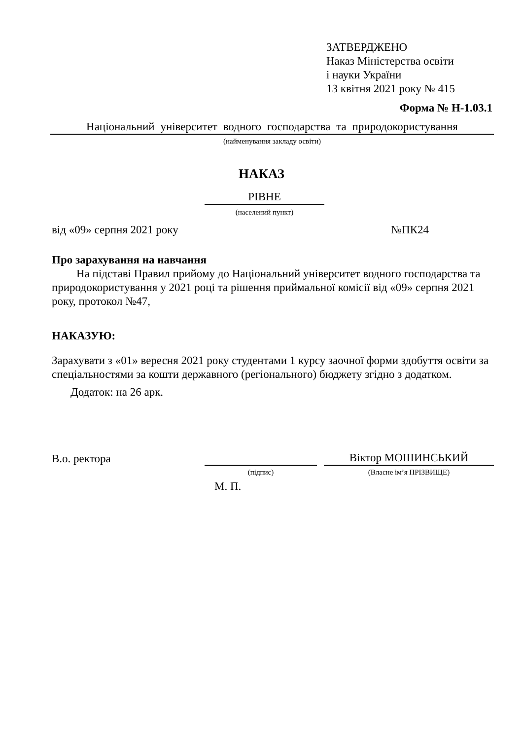ЗАТВЕРДЖЕНО
Наказ Міністерства освіти
і науки України
13 квітня 2021 року № 415
Форма № Н-1.03.1
Національний університет водного господарства та природокористування
(найменування закладу освіти)
НАКАЗ
РІВНЕ
(населений пункт)
від «09» серпня 2021 року №ПК24
Про зарахування на навчання
На підставі Правил прийому до Національний університет водного господарства та природокористування у 2021 році та рішення приймальної комісії від «09» серпня 2021 року, протокол №47,
НАКАЗУЮ:
Зарахувати з «01» вересня 2021 року студентами 1 курсу заочної форми здобуття освіти за спеціальностями за кошти державного (регіонального) бюджету згідно з додатком.
Додаток: на 26 арк.
В.о. ректора Віктор МОШИНСЬКИЙ
(підпис) (Власне ім’я ПРІЗВИЩЕ)
М. П.